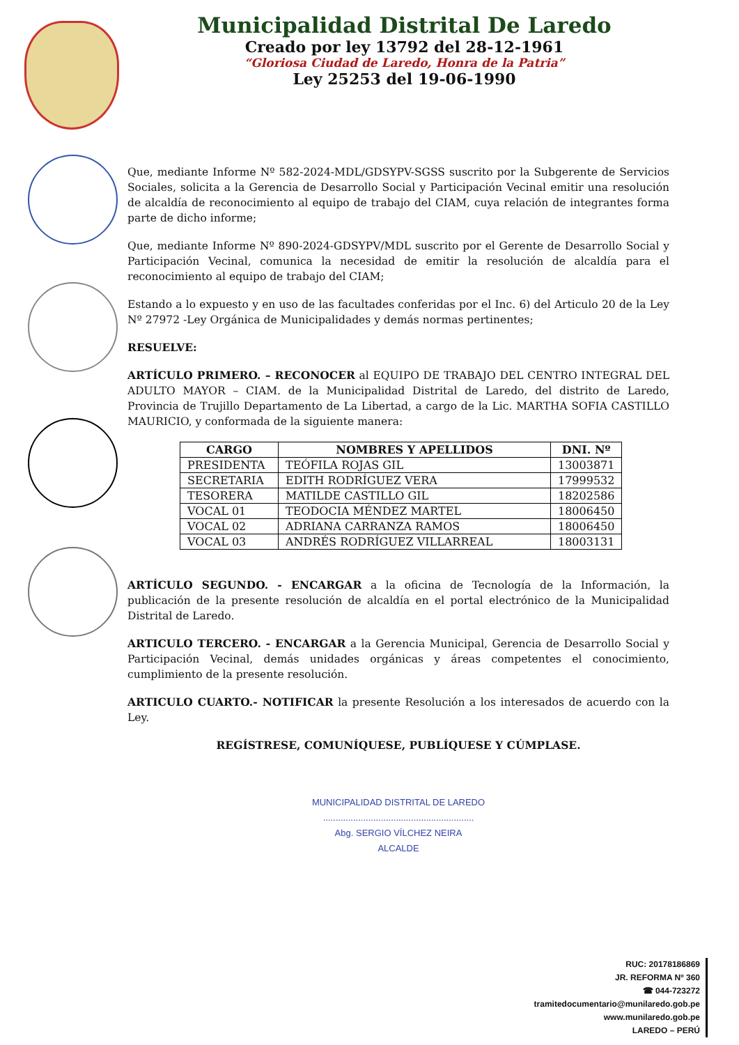Municipalidad Distrital De Laredo
Creado por ley 13792 del 28-12-1961
“Gloriosa Ciudad de Laredo, Honra de la Patria”
Ley 25253 del 19-06-1990
Que, mediante Informe Nº 582-2024-MDL/GDSYPV-SGSS suscrito por la Subgerente de Servicios Sociales, solicita a la Gerencia de Desarrollo Social y Participación Vecinal emitir una resolución de alcaldía de reconocimiento al equipo de trabajo del CIAM, cuya relación de integrantes forma parte de dicho informe;
Que, mediante Informe Nº 890-2024-GDSYPV/MDL suscrito por el Gerente de Desarrollo Social y Participación Vecinal, comunica la necesidad de emitir la resolución de alcaldía para el reconocimiento al equipo de trabajo del CIAM;
Estando a lo expuesto y en uso de las facultades conferidas por el Inc. 6) del Articulo 20 de la Ley Nº 27972 -Ley Orgánica de Municipalidades y demás normas pertinentes;
RESUELVE:
ARTÍCULO PRIMERO. – RECONOCER al EQUIPO DE TRABAJO DEL CENTRO INTEGRAL DEL ADULTO MAYOR – CIAM. de la Municipalidad Distrital de Laredo, del distrito de Laredo, Provincia de Trujillo Departamento de La Libertad, a cargo de la Lic. MARTHA SOFIA CASTILLO MAURICIO, y conformada de la siguiente manera:
| CARGO | NOMBRES Y APELLIDOS | DNI. Nº |
| --- | --- | --- |
| PRESIDENTA | TEÓFILA ROJAS GIL | 13003871 |
| SECRETARIA | EDITH RODRÍGUEZ VERA | 17999532 |
| TESORERA | MATILDE CASTILLO GIL | 18202586 |
| VOCAL 01 | TEODOCIA MÉNDEZ MARTEL | 18006450 |
| VOCAL 02 | ADRIANA CARRANZA RAMOS | 18006450 |
| VOCAL 03 | ANDRÉS RODRÍGUEZ VILLARREAL | 18003131 |
ARTÍCULO SEGUNDO. - ENCARGAR a la oficina de Tecnología de la Información, la publicación de la presente resolución de alcaldía en el portal electrónico de la Municipalidad Distrital de Laredo.
ARTICULO TERCERO. - ENCARGAR a la Gerencia Municipal, Gerencia de Desarrollo Social y Participación Vecinal, demás unidades orgánicas y áreas competentes el conocimiento, cumplimiento de la presente resolución.
ARTICULO CUARTO.- NOTIFICAR la presente Resolución a los interesados de acuerdo con la Ley.
REGÍSTRESE, COMUNÍQUESE, PUBLÍQUESE Y CÚMPLASE.
MUNICIPALIDAD DISTRITAL DE LAREDO
............................................................
Abg. SERGIO VÍLCHEZ NEIRA
ALCALDE
RUC: 20178186869
JR. REFORMA Nº 360
☎ 044-723272
tramitedocumentario@munilaredo.gob.pe
www.munilaredo.gob.pe
LAREDO – PERÚ